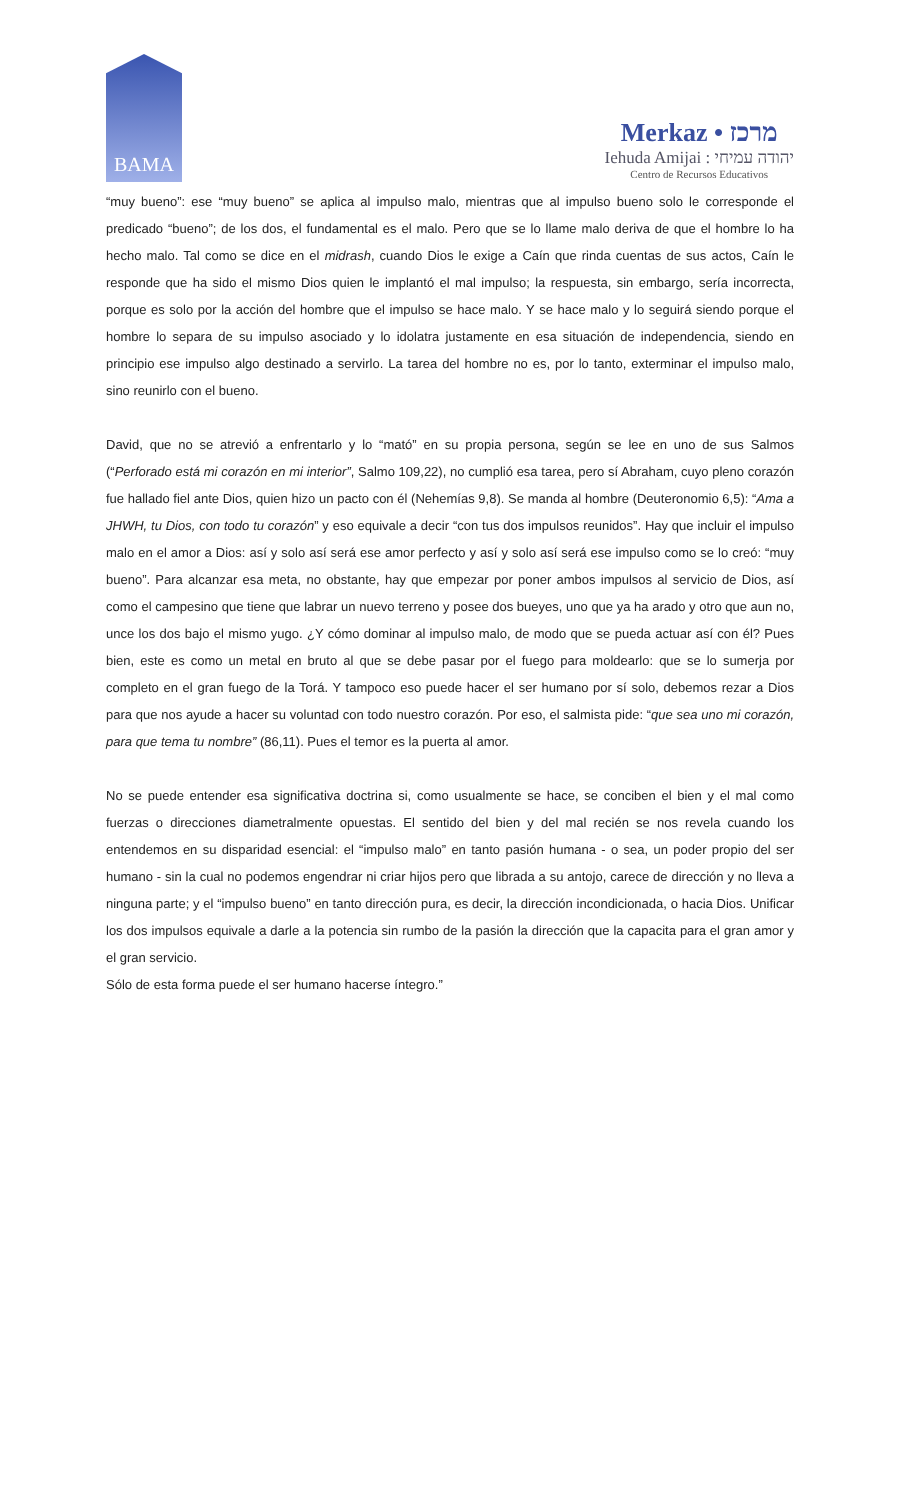BAMA
Merkaz • מרכז
Iehuda Amijai : יהודה עמיחי
Centro de Recursos Educativos
“muy bueno”: ese “muy bueno” se aplica al impulso malo, mientras que al impulso bueno solo le corresponde el predicado “bueno”; de los dos, el fundamental es el malo. Pero que se lo llame malo deriva de que el hombre lo ha hecho malo. Tal como se dice en el midrash, cuando Dios le exige a Caín que rinda cuentas de sus actos, Caín le responde que ha sido el mismo Dios quien le implantó el mal impulso; la respuesta, sin embargo, sería incorrecta, porque es solo por la acción del hombre que el impulso se hace malo. Y se hace malo y lo seguirá siendo porque el hombre lo separa de su impulso asociado y lo idolatra justamente en esa situación de independencia, siendo en principio ese impulso algo destinado a servirlo. La tarea del hombre no es, por lo tanto, exterminar el impulso malo, sino reunirlo con el bueno.
David, que no se atrevió a enfrentarlo y lo “mató” en su propia persona, según se lee en uno de sus Salmos (“Perforado está mi corazón en mi interior”, Salmo 109,22), no cumplió esa tarea, pero sí Abraham, cuyo pleno corazón fue hallado fiel ante Dios, quien hizo un pacto con él (Nehemías 9,8). Se manda al hombre (Deuteronomio 6,5): “Ama a JHWH, tu Dios, con todo tu corazón” y eso equivale a decir “con tus dos impulsos reunidos”. Hay que incluir el impulso malo en el amor a Dios: así y solo así será ese amor perfecto y así y solo así será ese impulso como se lo creó: “muy bueno”. Para alcanzar esa meta, no obstante, hay que empezar por poner ambos impulsos al servicio de Dios, así como el campesino que tiene que labrar un nuevo terreno y posee dos bueyes, uno que ya ha arado y otro que aun no, unce los dos bajo el mismo yugo. ¿Y cómo dominar al impulso malo, de modo que se pueda actuar así con él? Pues bien, este es como un metal en bruto al que se debe pasar por el fuego para moldearlo: que se lo sumerja por completo en el gran fuego de la Torá. Y tampoco eso puede hacer el ser humano por sí solo, debemos rezar a Dios para que nos ayude a hacer su voluntad con todo nuestro corazón. Por eso, el salmista pide: “que sea uno mi corazón, para que tema tu nombre” (86,11). Pues el temor es la puerta al amor.
No se puede entender esa significativa doctrina si, como usualmente se hace, se conciben el bien y el mal como fuerzas o direcciones diametralmente opuestas. El sentido del bien y del mal recién se nos revela cuando los entendemos en su disparidad esencial: el “impulso malo” en tanto pasión humana - o sea, un poder propio del ser humano - sin la cual no podemos engendrar ni criar hijos pero que librada a su antojo, carece de dirección y no lleva a ninguna parte; y el “impulso bueno” en tanto dirección pura, es decir, la dirección incondicionada, o hacia Dios. Unificar los dos impulsos equivale a darle a la potencia sin rumbo de la pasión la dirección que la capacita para el gran amor y el gran servicio.
Sólo de esta forma puede el ser humano hacerse íntegro.”